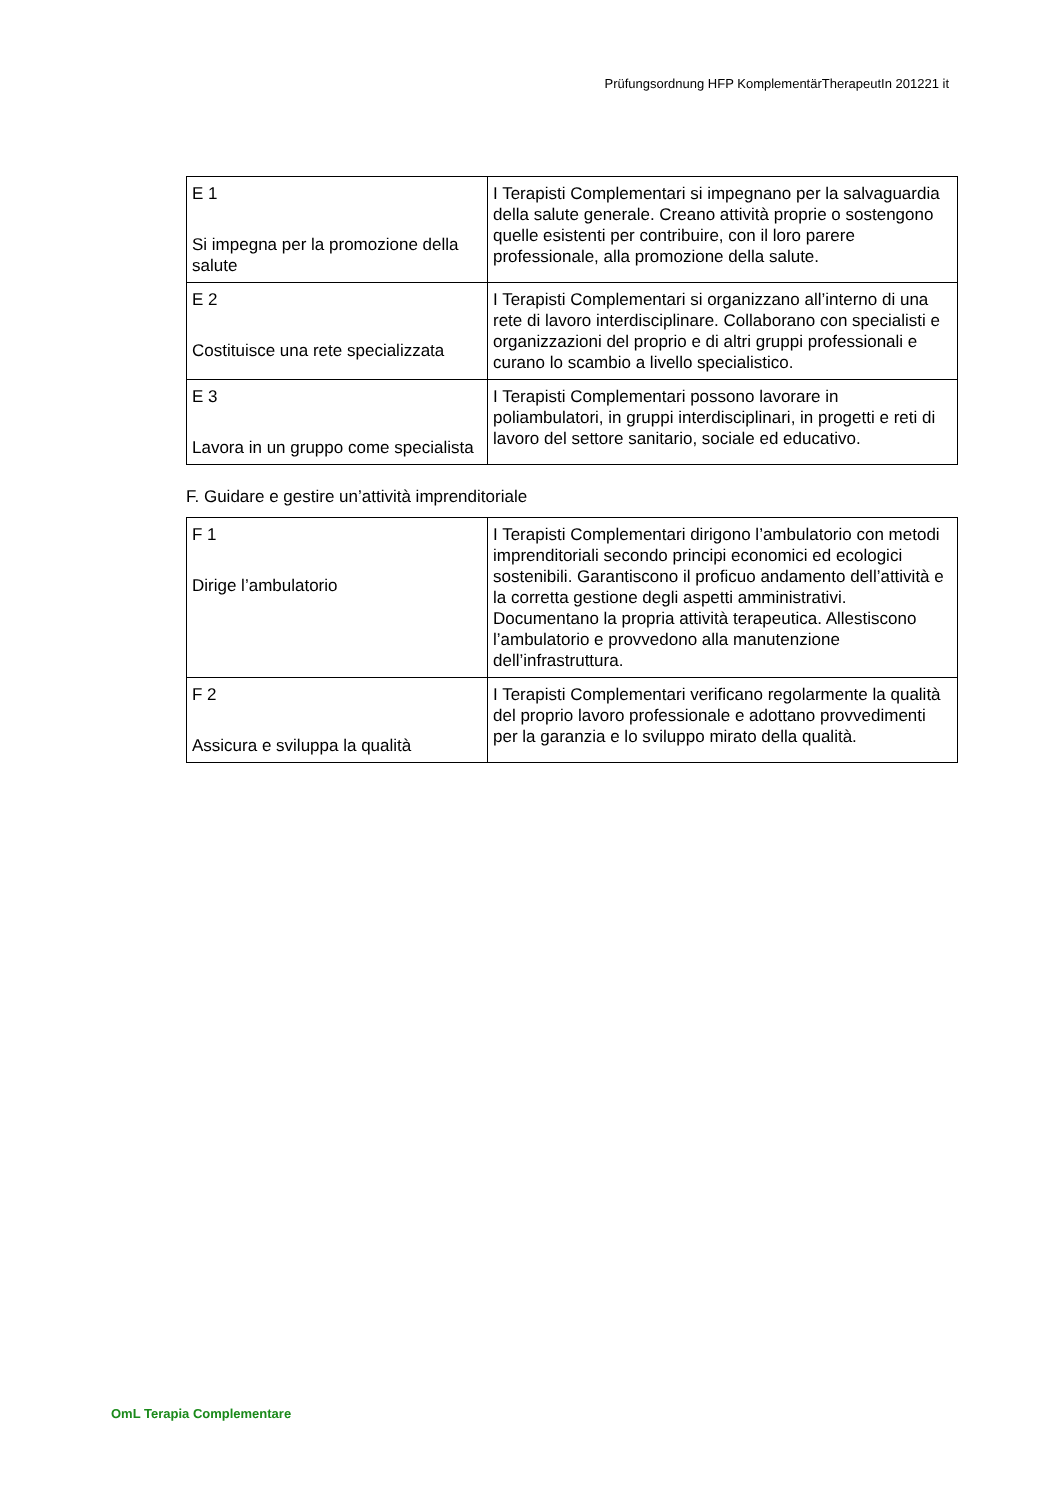Prüfungsordnung HFP KomplementärTherapeutIn 201221 it
| E 1 Si impegna per la promozione della salute | I Terapisti Complementari si impegnano per la salvaguardia della salute generale. Creano attività proprie o sostengono quelle esistenti per contribuire, con il loro parere professionale, alla promozione della salute. |
| E 2 Costituisce una rete specializzata | I Terapisti Complementari si organizzano all’interno di una rete di lavoro interdisciplinare. Collaborano con specialisti e organizzazioni del proprio e di altri gruppi professionali e curano lo scambio a livello specialistico. |
| E 3 Lavora in un gruppo come specialista | I Terapisti Complementari possono lavorare in poliambulatori, in gruppi interdisciplinari, in progetti e reti di lavoro del settore sanitario, sociale ed educativo. |
F. Guidare e gestire un’attività imprenditoriale
| F 1 Dirige l’ambulatorio | I Terapisti Complementari dirigono l’ambulatorio con metodi imprenditoriali secondo principi economici ed ecologici sostenibili. Garantiscono il proficuo andamento dell’attività e la corretta gestione degli aspetti amministrativi. Documentano la propria attività terapeutica. Allestiscono l’ambulatorio e provvedono alla manutenzione dell’infrastruttura. |
| F 2 Assicura e sviluppa la qualità | I Terapisti Complementari verificano regolarmente la qualità del proprio lavoro professionale e adottano provvedimenti per la garanzia e lo sviluppo mirato della qualità. |
OmL Terapia Complementare